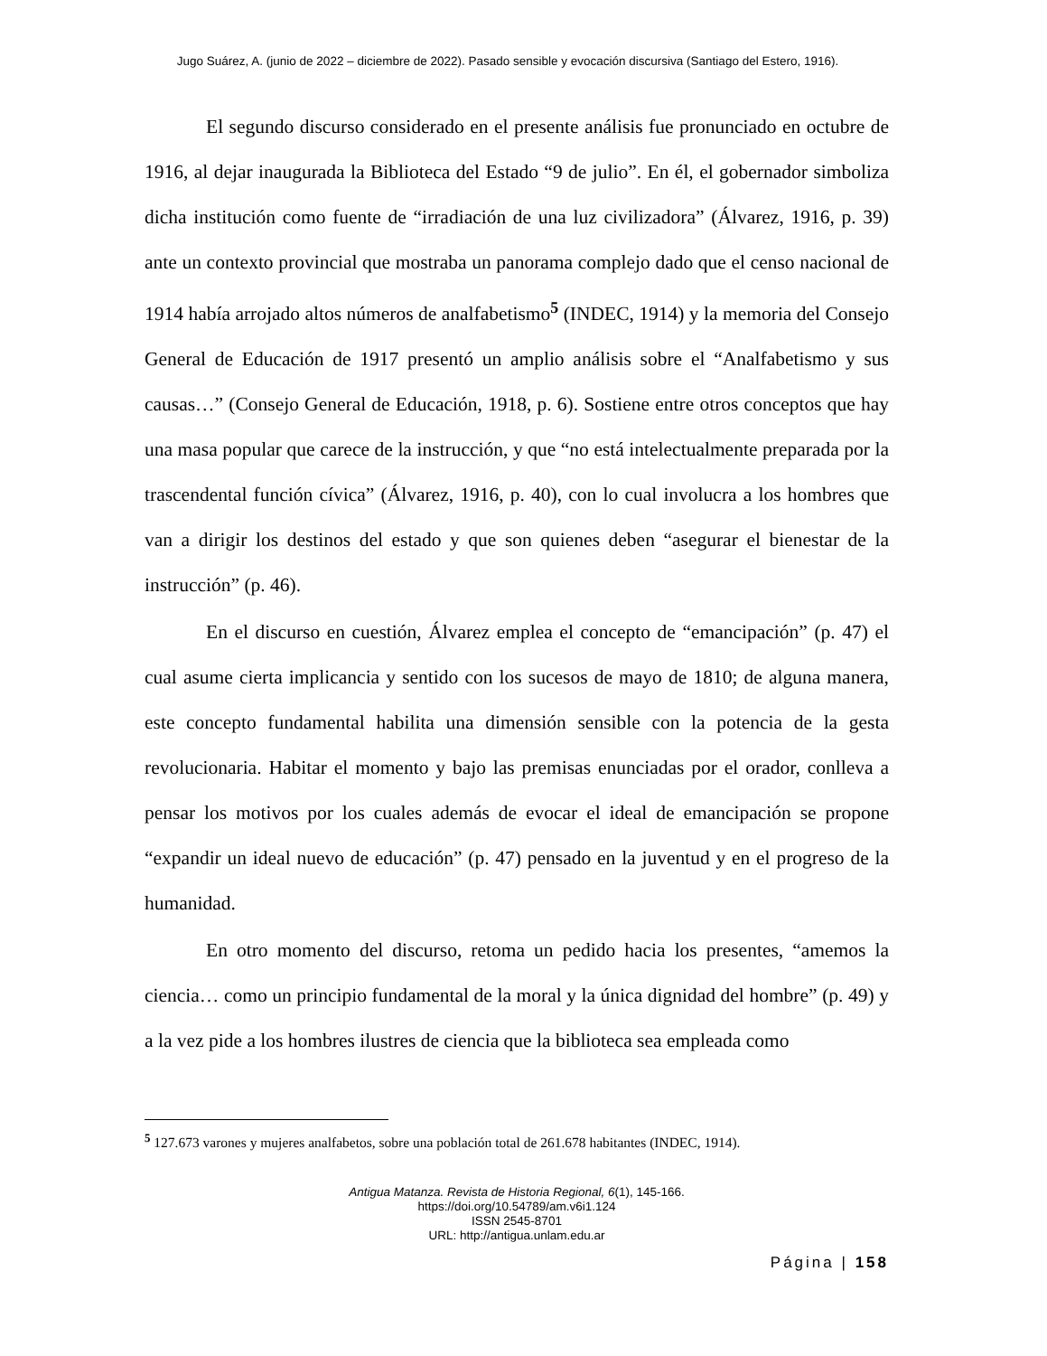Jugo Suárez, A. (junio de 2022 – diciembre de 2022). Pasado sensible y evocación discursiva (Santiago del Estero, 1916).
El segundo discurso considerado en el presente análisis fue pronunciado en octubre de 1916, al dejar inaugurada la Biblioteca del Estado “9 de julio”. En él, el gobernador simboliza dicha institución como fuente de “irradiación de una luz civilizadora” (Álvarez, 1916, p. 39) ante un contexto provincial que mostraba un panorama complejo dado que el censo nacional de 1914 había arrojado altos números de analfabetismo<sup>5</sup> (INDEC, 1914) y la memoria del Consejo General de Educación de 1917 presentó un amplio análisis sobre el “Analfabetismo y sus causas…” (Consejo General de Educación, 1918, p. 6). Sostiene entre otros conceptos que hay una masa popular que carece de la instrucción, y que “no está intelectualmente preparada por la trascendental función cívica” (Álvarez, 1916, p. 40), con lo cual involucra a los hombres que van a dirigir los destinos del estado y que son quienes deben “asegurar el bienestar de la instrucción” (p. 46).
En el discurso en cuestión, Álvarez emplea el concepto de “emancipación” (p. 47) el cual asume cierta implicancia y sentido con los sucesos de mayo de 1810; de alguna manera, este concepto fundamental habilita una dimensión sensible con la potencia de la gesta revolucionaria. Habitar el momento y bajo las premisas enunciadas por el orador, conlleva a pensar los motivos por los cuales además de evocar el ideal de emancipación se propone “expandir un ideal nuevo de educación” (p. 47) pensado en la juventud y en el progreso de la humanidad.
En otro momento del discurso, retoma un pedido hacia los presentes, “amemos la ciencia… como un principio fundamental de la moral y la única dignidad del hombre” (p. 49) y a la vez pide a los hombres ilustres de ciencia que la biblioteca sea empleada como
<sup>5</sup> 127.673 varones y mujeres analfabetos, sobre una población total de 261.678 habitantes (INDEC, 1914).
Antigua Matanza. Revista de Historia Regional, 6(1), 145-166.
https://doi.org/10.54789/am.v6i1.124
ISSN 2545-8701
URL: http://antigua.unlam.edu.ar
Página | 158